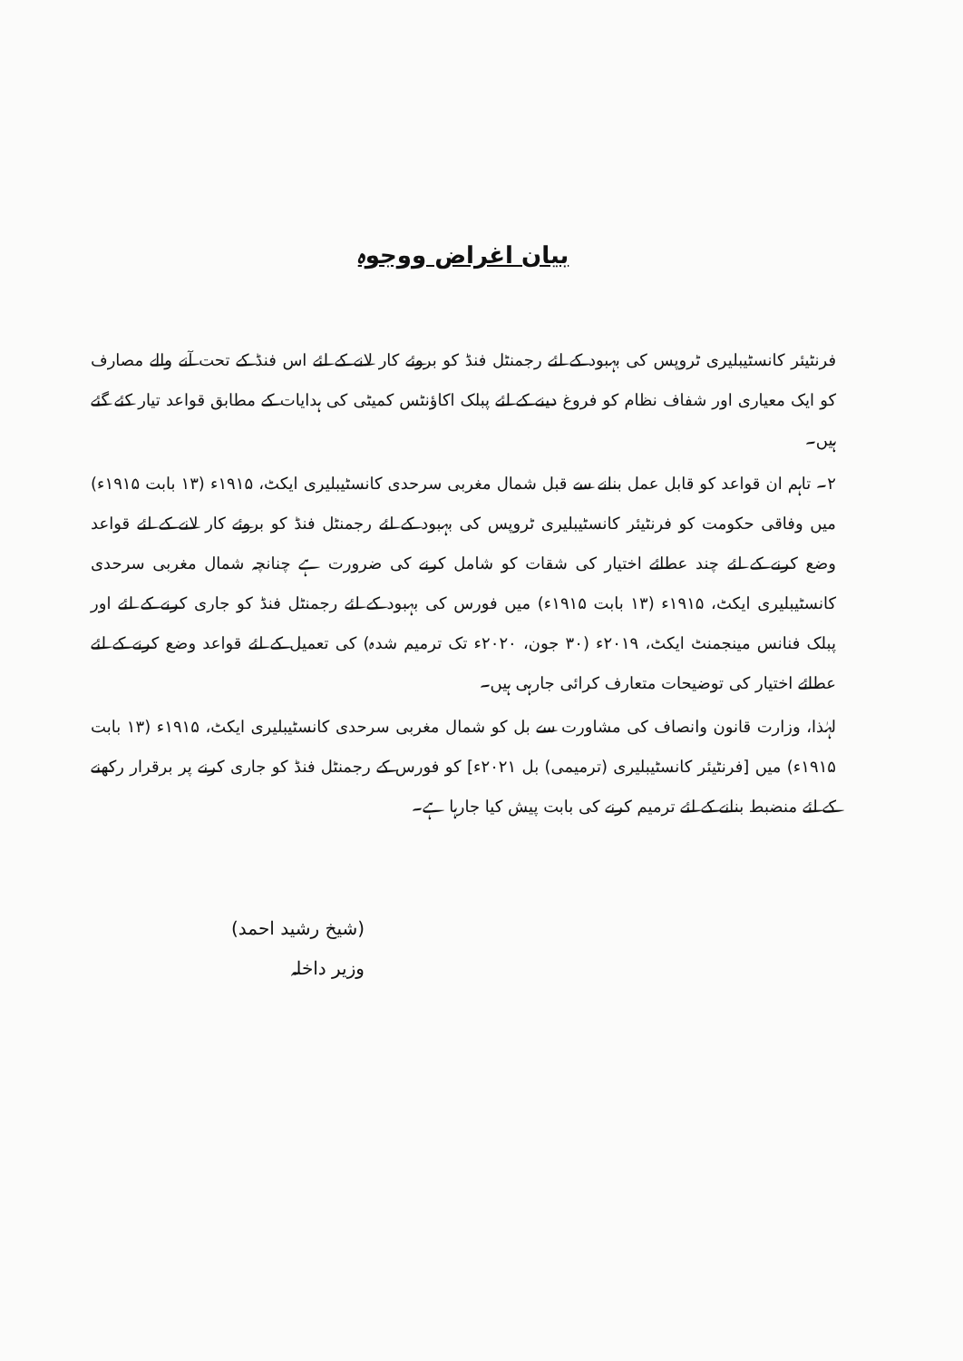بیان اغراض ووجوہ
فرنٹیئر کانسٹیبلیری ٹروپس کی بہبود کے لئے رجمنٹل فنڈ کو بروئے کار لانے کے لئے اس فنڈ کے تحت آنے والے مصارف کو ایک معیاری اور شفاف نظام کو فروغ دینے کے لئے پبلک اکاؤنٹس کمیٹی کی ہدایات کے مطابق قواعد تیار کئے گئے ہیں۔
۲۔ تاہم ان قواعد کو قابل عمل بنانے سے قبل شمال مغربی سرحدی کانسٹیبلیری ایکٹ، ۱۹۱۵ء (۱۳ بابت ۱۹۱۵ء) میں وفاقی حکومت کو فرنٹیئر کانسٹیبلیری ٹروپس کی بہبود کے لئے رجمنٹل فنڈ کو بروئے کار لانے کے لئے قواعد وضع کرنے کے لئے چند عطائے اختیار کی شقات کو شامل کرنے کی ضرورت ہے چنانچہ شمال مغربی سرحدی کانسٹیبلیری ایکٹ، ۱۹۱۵ء (۱۳ بابت ۱۹۱۵ء) میں فورس کی بہبود کے لئے رجمنٹل فنڈ کو جاری کرنے کے لئے اور پبلک فنانس مینجمنٹ ایکٹ، ۲۰۱۹ء (۳۰ جون، ۲۰۲۰ء تک ترمیم شدہ) کی تعمیل کے لئے قواعد وضع کرنے کے لئے عطائے اختیار کی توضیحات متعارف کرائی جارہی ہیں۔
لہٰذا، وزارت قانون وانصاف کی مشاورت سے بل کو شمال مغربی سرحدی کانسٹیبلیری ایکٹ، ۱۹۱۵ء (۱۳ بابت ۱۹۱۵ء) میں [فرنٹیئر کانسٹیبلیری (ترمیمی) بل ۲۰۲۱ء] کو فورس کے رجمنٹل فنڈ کو جاری کرنے پر برقرار رکھنے کے لئے منضبط بنانے کے لئے ترمیم کرنے کی بابت پیش کیا جارہا ہے۔
(شیخ رشید احمد)
وزیر داخلہ